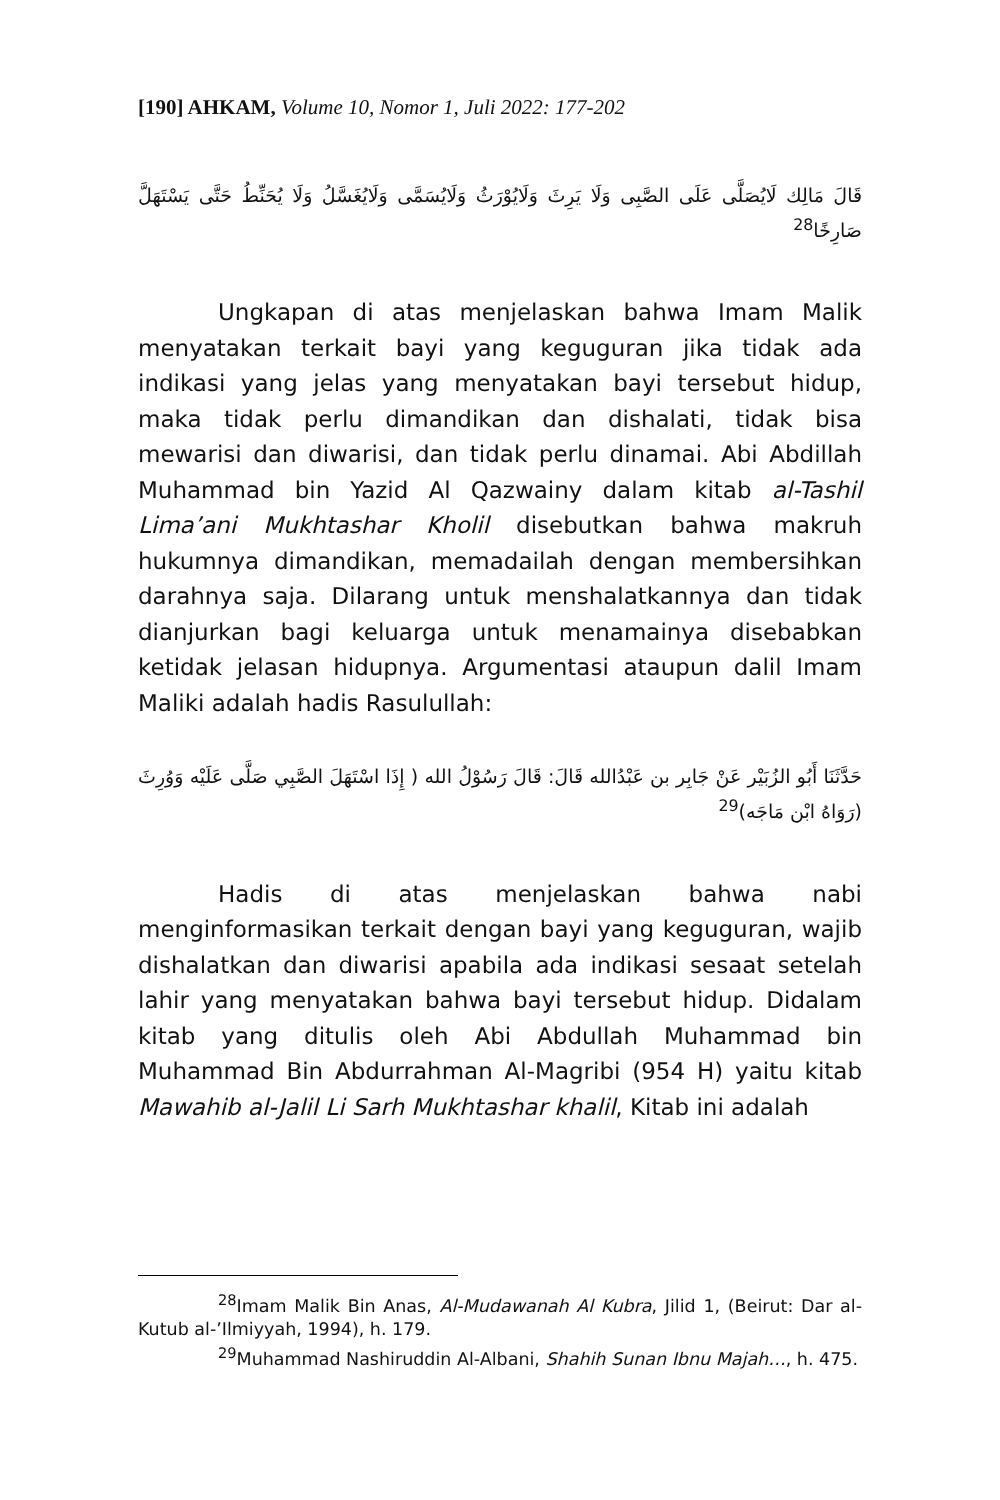[190] AHKAM, Volume 10, Nomor 1, Juli 2022: 177-202
قَالَ مَالِك لَايُصَلَّى عَلَى الصَّبِى وَلَا يَرِثَ وَلَايُوْرَثُ وَلَايُسَمَّى وَلَايُغَسَّلُ وَلَا يُحَنِّطُ حَتَّى يَسْتَهَلَّ صَارِخًا<sup>28</sup>
Ungkapan di atas menjelaskan bahwa Imam Malik menyatakan terkait bayi yang keguguran jika tidak ada indikasi yang jelas yang menyatakan bayi tersebut hidup, maka tidak perlu dimandikan dan dishalati, tidak bisa mewarisi dan diwarisi, dan tidak perlu dinamai. Abi Abdillah Muhammad bin Yazid Al Qazwainy dalam kitab al-Tashil Lima’ani Mukhtashar Kholil disebutkan bahwa makruh hukumnya dimandikan, memadailah dengan membersihkan darahnya saja. Dilarang untuk menshalatkannya dan tidak dianjurkan bagi keluarga untuk menamainya disebabkan ketidak jelasan hidupnya. Argumentasi ataupun dalil Imam Maliki adalah hadis Rasulullah:
حَدَّثَنَا أَبُو الزُبَيْر عَنْ جَابِر بن عَبْدُالله قَالَ: قَالَ رَسُوْلُ الله ( إِذَا اسْتَهَلَ الصَّبِي صَلَّى عَلَيْه وَوُرِثَ (رَوَاهُ ابْن مَاجَه)<sup>29</sup>
Hadis di atas menjelaskan bahwa nabi menginformasikan terkait dengan bayi yang keguguran, wajib dishalatkan dan diwarisi apabila ada indikasi sesaat setelah lahir yang menyatakan bahwa bayi tersebut hidup. Didalam kitab yang ditulis oleh Abi Abdullah Muhammad bin Muhammad Bin Abdurrahman Al-Magribi (954 H) yaitu kitab Mawahib al-Jalil Li Sarh Mukhtashar khalil, Kitab ini adalah
<sup>28</sup> Imam Malik Bin Anas, Al-Mudawanah Al Kubra, Jilid 1, (Beirut: Dar al-Kutub al-’Ilmiyyah, 1994), h. 179.
<sup>29</sup> Muhammad Nashiruddin Al-Albani, Shahih Sunan Ibnu Majah…, h. 475.